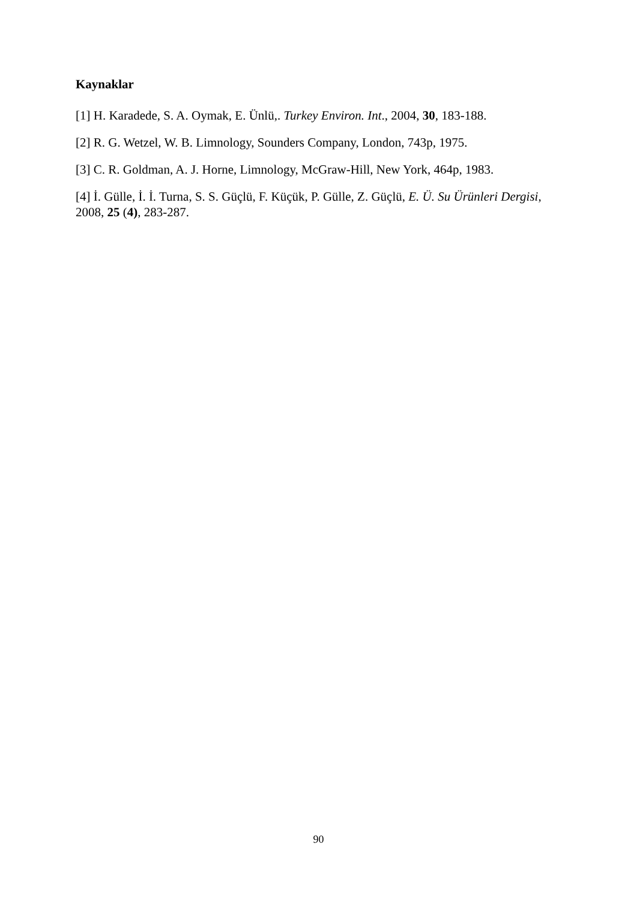Kaynaklar
[1] H. Karadede, S. A. Oymak, E. Ünlü,. Turkey Environ. Int., 2004, 30, 183-188.
[2] R. G. Wetzel, W. B. Limnology, Sounders Company, London, 743p, 1975.
[3] C. R. Goldman, A. J. Horne, Limnology, McGraw-Hill, New York, 464p, 1983.
[4] İ. Gülle, İ. İ. Turna, S. S. Güçlü, F. Küçük, P. Gülle, Z. Güçlü, E. Ü. Su Ürünleri Dergisi, 2008, 25 (4), 283-287.
90